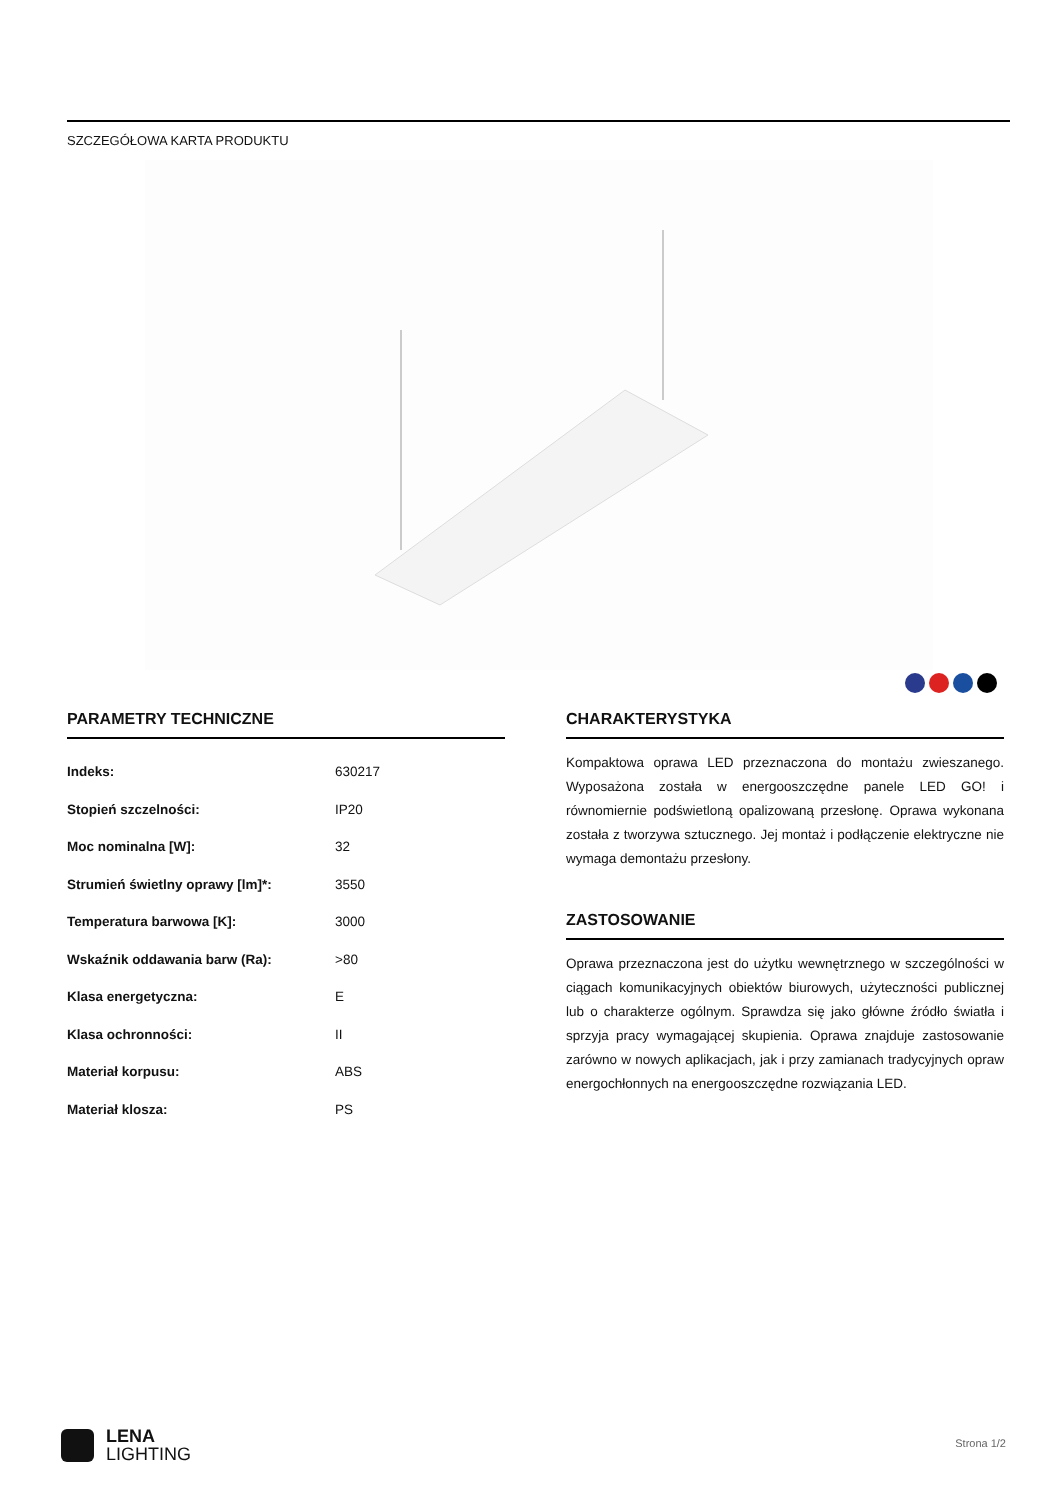SZCZEGÓŁOWA KARTA PRODUKTU
PARAMETRY TECHNICZNE
| Indeks: | 630217 |
| Stopień szczelności: | IP20 |
| Moc nominalna [W]: | 32 |
| Strumień świetlny oprawy [lm]*: | 3550 |
| Temperatura barwowa [K]: | 3000 |
| Wskaźnik oddawania barw (Ra): | >80 |
| Klasa energetyczna: | E |
| Klasa ochronności: | II |
| Materiał korpusu: | ABS |
| Materiał klosza: | PS |
CHARAKTERYSTYKA
Kompaktowa oprawa LED przeznaczona do montażu zwieszanego. Wyposażona została w energooszczędne panele LED GO! i równomiernie podświetloną opalizowaną przesłonę. Oprawa wykonana została z tworzywa sztucznego. Jej montaż i podłączenie elektryczne nie wymaga demontażu przesłony.
ZASTOSOWANIE
Oprawa przeznaczona jest do użytku wewnętrznego w szczególności w ciągach komunikacyjnych obiektów biurowych, użyteczności publicznej lub o charakterze ogólnym. Sprawdza się jako główne źródło światła i sprzyja pracy wymagającej skupienia. Oprawa znajduje zastosowanie zarówno w nowych aplikacjach, jak i przy zamianach tradycyjnych opraw energochłonnych na energooszczędne rozwiązania LED.
LENA
LIGHTING
Strona 1/2